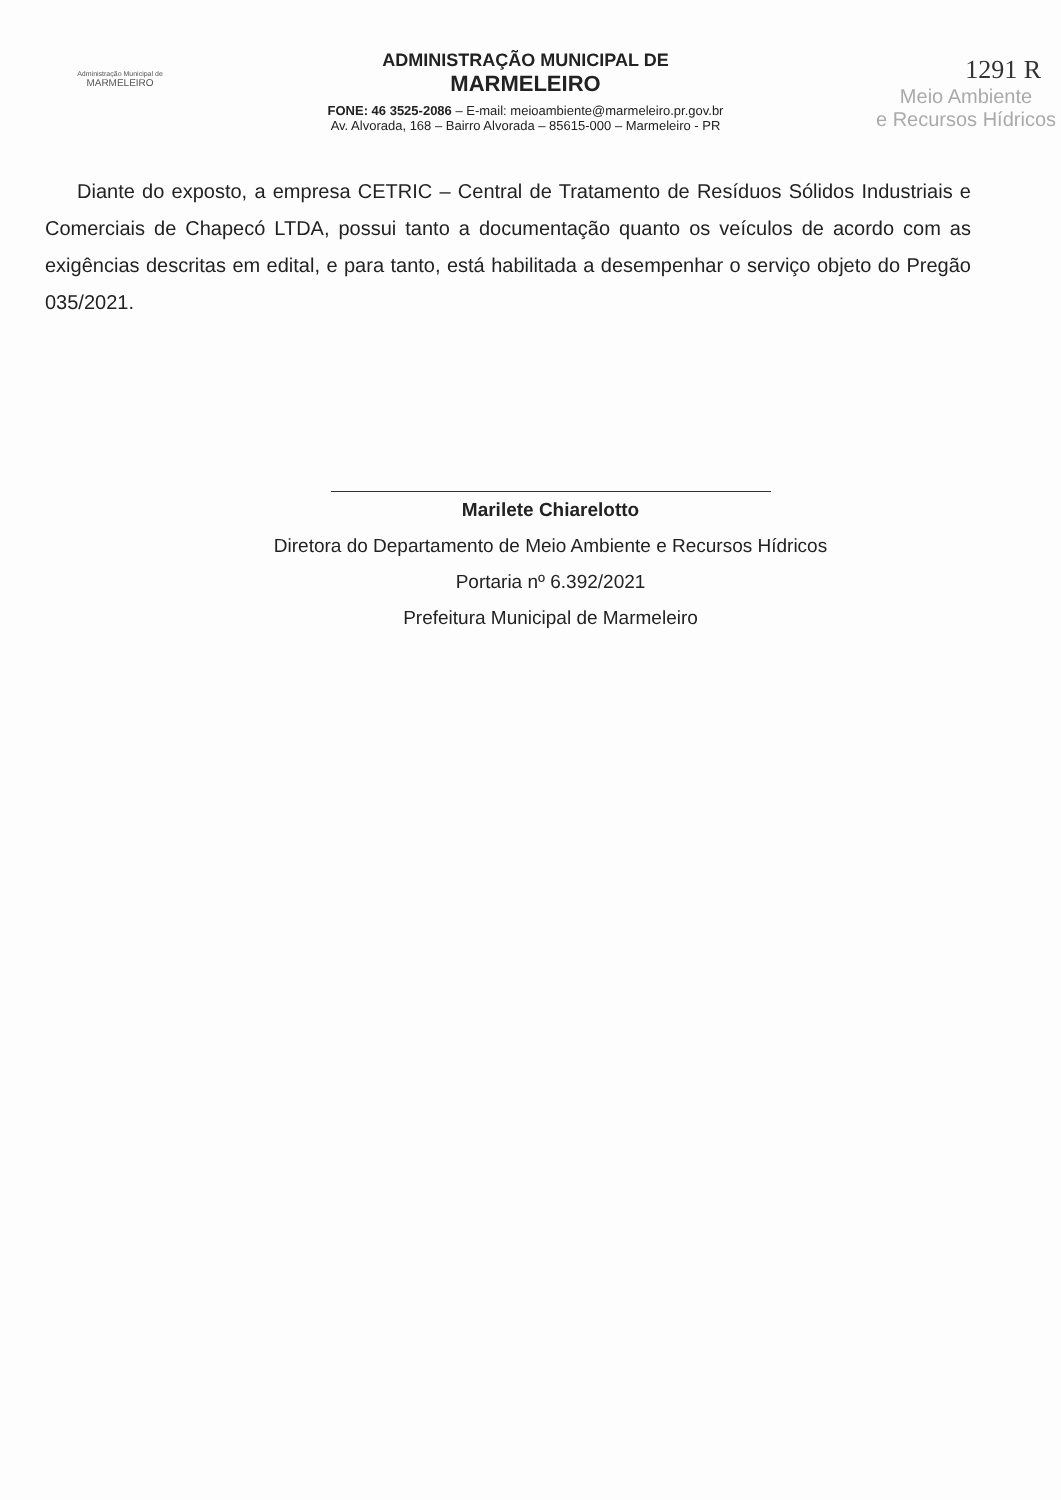Administração Municipal de
MARMELEIRO
ADMINISTRAÇÃO MUNICIPAL DE
MARMELEIRO
FONE: 46 3525-2086 – E-mail: meioambiente@marmeleiro.pr.gov.br
Av. Alvorada, 168 – Bairro Alvorada – 85615-000 – Marmeleiro - PR
1291 R
Meio Ambiente
e Recursos Hídricos
Diante do exposto, a empresa CETRIC – Central de Tratamento de Resíduos Sólidos Industriais e Comerciais de Chapecó LTDA, possui tanto a documentação quanto os veículos de acordo com as exigências descritas em edital, e para tanto, está habilitada a desempenhar o serviço objeto do Pregão 035/2021.
Marilete Chiarelotto
Diretora do Departamento de Meio Ambiente e Recursos Hídricos
Portaria nº 6.392/2021
Prefeitura Municipal de Marmeleiro